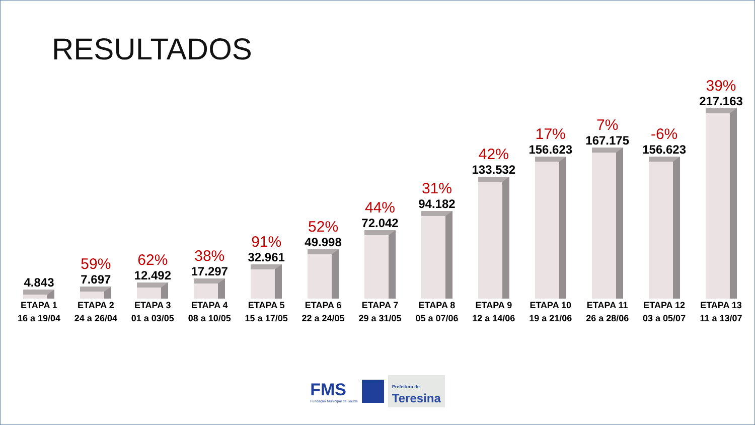RESULTADOS
4.843
59%
7.697
62%
12.492
38%
17.297
91%
32.961
52%
49.998
44%
72.042
31%
94.182
42%
133.532
17%
156.623
7%
167.175
-6%
156.623
39%
217.163
ETAPA 1
16 a 19/04
ETAPA 2
24 a 26/04
ETAPA 3
01 a 03/05
ETAPA 4
08 a 10/05
ETAPA 5
15 a 17/05
ETAPA 6
22 a 24/05
ETAPA 7
29 a 31/05
ETAPA 8
05 a 07/06
ETAPA 9
12 a 14/06
ETAPA 10
19 a 21/06
ETAPA 11
26 a 28/06
ETAPA 12
03 a 05/07
ETAPA 13
11 a 13/07
FMS
Fundação Municipal de Saúde
Prefeitura de
Teresina